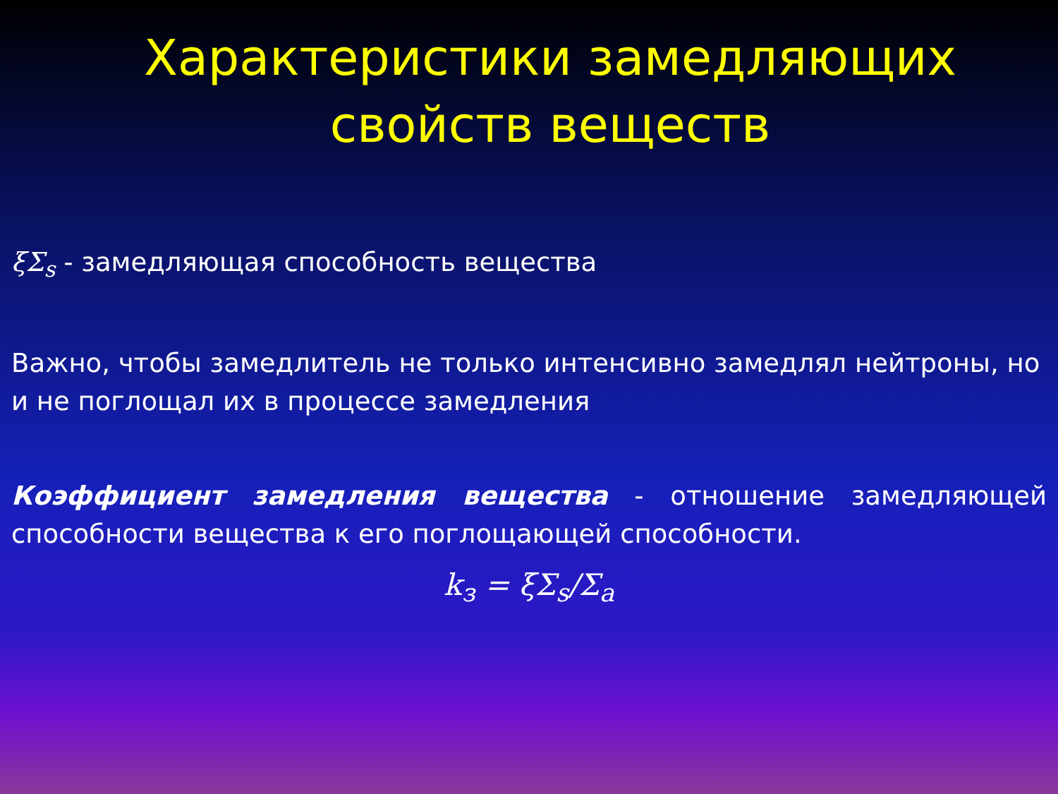Характеристики замедляющих
свойств веществ
ξΣ<sub>s</sub> - замедляющая способность вещества
Важно, чтобы замедлитель не только интенсивно замедлял нейтроны, но и не поглощал их в процессе замедления
Коэффициент замедления вещества - отношение замедляющей способности вещества к его поглощающей способности.
k<sub>з</sub> = ξΣ<sub>s</sub>/Σ<sub>a</sub>